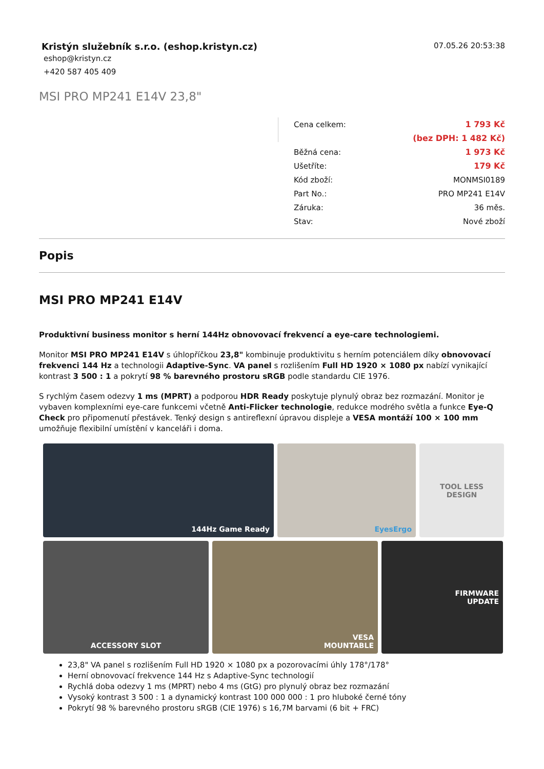Kristýn služebník s.r.o. (eshop.kristyn.cz)
eshop@kristyn.cz
+420 587 405 409
07.05.26 20:53:38
MSI PRO MP241 E14V 23,8"
| Cena celkem: | 1 793 Kč |
| | (bez DPH: 1 482 Kč) |
| Běžná cena: | 1 973 Kč |
| Ušetříte: | 179 Kč |
| Kód zboží: | MONMSI0189 |
| Part No.: | PRO MP241 E14V |
| Záruka: | 36 měs. |
| Stav: | Nové zboží |
Popis
MSI PRO MP241 E14V
Produktivní business monitor s herní 144Hz obnovovací frekvencí a eye-care technologiemi.
Monitor MSI PRO MP241 E14V s úhlopříčkou 23,8" kombinuje produktivitu s herním potenciálem díky obnovovací frekvenci 144 Hz a technologii Adaptive-Sync. VA panel s rozlišením Full HD 1920 × 1080 px nabízí vynikající kontrast 3 500 : 1 a pokrytí 98 % barevného prostoru sRGB podle standardu CIE 1976.
S rychlým časem odezvy 1 ms (MPRT) a podporou HDR Ready poskytuje plynulý obraz bez rozmazání. Monitor je vybaven komplexními eye-care funkcemi včetně Anti-Flicker technologie, redukce modrého světla a funkce Eye-Q Check pro připomenutí přestávek. Tenký design s antireflexní úpravou displeje a VESA montáží 100 × 100 mm umožňuje flexibilní umístění v kanceláři i doma.
144Hz Game Ready
EyesErgo
TOOL LESS
DESIGN
ACCESSORY SLOT
VESA
MOUNTABLE
FIRMWARE
UPDATE
23,8" VA panel s rozlišením Full HD 1920 × 1080 px a pozorovacími úhly 178°/178°
Herní obnovovací frekvence 144 Hz s Adaptive-Sync technologií
Rychlá doba odezvy 1 ms (MPRT) nebo 4 ms (GtG) pro plynulý obraz bez rozmazání
Vysoký kontrast 3 500 : 1 a dynamický kontrast 100 000 000 : 1 pro hluboké černé tóny
Pokrytí 98 % barevného prostoru sRGB (CIE 1976) s 16,7M barvami (6 bit + FRC)